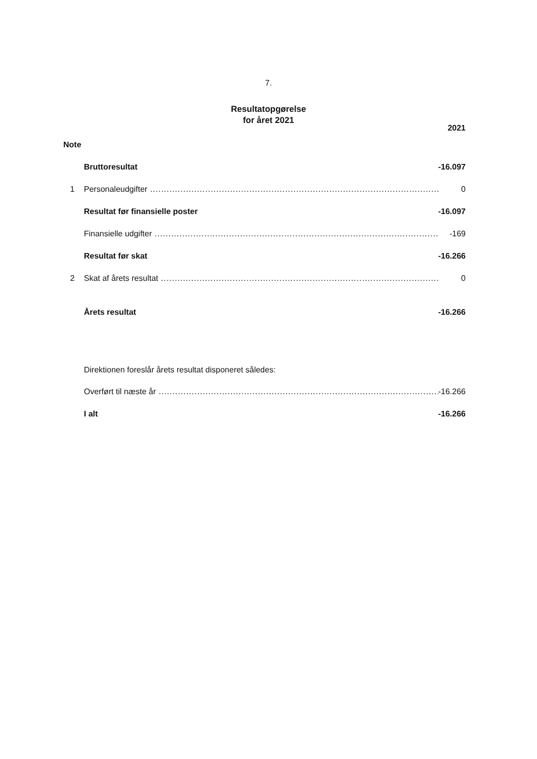7.
Resultatopgørelse
for året 2021
| | | 2021 |
| --- | --- | --- |
| Note | | |
| | Bruttoresultat | -16.097 |
| 1 | Personaleudgifter | 0 |
| | Resultat før finansielle poster | -16.097 |
| | Finansielle udgifter | -169 |
| | Resultat før skat | -16.266 |
| 2 | Skat af årets resultat | 0 |
| | Årets resultat | -16.266 |
| | Direktionen foreslår årets resultat disponeret således: | |
| | Overført til næste år | -16.266 |
| | I alt | -16.266 |